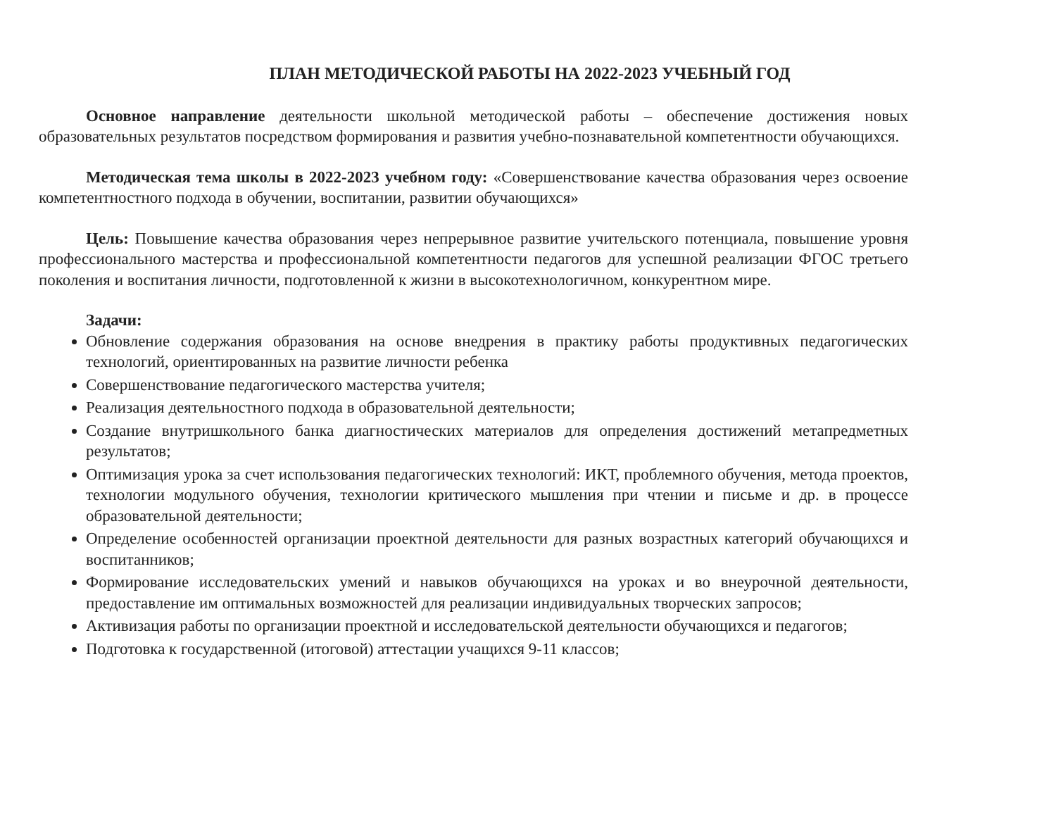ПЛАН МЕТОДИЧЕСКОЙ РАБОТЫ НА 2022-2023 УЧЕБНЫЙ ГОД
Основное направление деятельности школьной методической работы – обеспечение достижения новых образовательных результатов посредством формирования и развития учебно-познавательной компетентности обучающихся.
Методическая тема школы в 2022-2023 учебном году: «Совершенствование качества образования через освоение компетентностного подхода в обучении, воспитании, развитии обучающихся»
Цель: Повышение качества образования через непрерывное развитие учительского потенциала, повышение уровня профессионального мастерства и профессиональной компетентности педагогов для успешной реализации ФГОС третьего поколения и воспитания личности, подготовленной к жизни в высокотехнологичном, конкурентном мире.
Задачи:
Обновление содержания образования на основе внедрения в практику работы продуктивных педагогических технологий, ориентированных на развитие личности ребенка
Совершенствование педагогического мастерства учителя;
Реализация деятельностного подхода в образовательной деятельности;
Создание внутришкольного банка диагностических материалов для определения достижений метапредметных результатов;
Оптимизация урока за счет использования педагогических технологий: ИКТ, проблемного обучения, метода проектов, технологии модульного обучения, технологии критического мышления при чтении и письме и др. в процессе образовательной деятельности;
Определение особенностей организации проектной деятельности для разных возрастных категорий обучающихся и воспитанников;
Формирование исследовательских умений и навыков обучающихся на уроках и во внеурочной деятельности, предоставление им оптимальных возможностей для реализации индивидуальных творческих запросов;
Активизация работы по организации проектной и исследовательской деятельности обучающихся и педагогов;
Подготовка к государственной (итоговой) аттестации учащихся 9-11 классов;